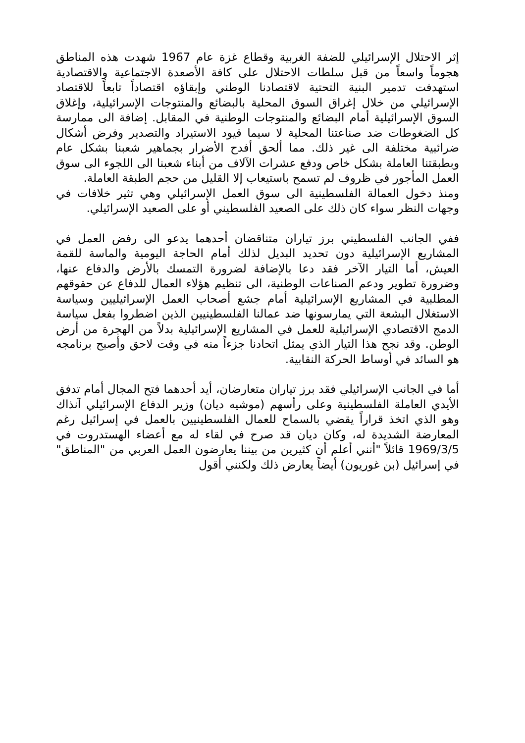إثر الاحتلال الإسرائيلي للضفة الغربية وقطاع غزة عام 1967 شهدت هذه المناطق هجوماً واسعاً من قبل سلطات الاحتلال على كافة الأصعدة الاجتماعية والاقتصادية استهدفت تدمير البنية التحتية لاقتصادنا الوطني وإبقاؤه اقتصاداً تابعاً للاقتصاد الإسرائيلي من خلال إغراق السوق المحلية بالبضائع والمنتوجات الإسرائيلية، وإغلاق السوق الإسرائيلية أمام البضائع والمنتوجات الوطنية في المقابل. إضافة الى ممارسة كل الضغوطات ضد صناعتنا المحلية لا سيما قيود الاستيراد والتصدير وفرض أشكال ضرائبية مختلفة الى غير ذلك. مما ألحق أفدح الأضرار بجماهير شعبنا بشكل عام وبطبقتنا العاملة بشكل خاص ودفع عشرات الآلاف من أبناء شعبنا الى اللجوء الى سوق العمل المأجور في ظروف لم تسمح باستيعاب إلا القليل من حجم الطبقة العاملة.
ومنذ دخول العمالة الفلسطينية الى سوق العمل الإسرائيلي وهي تثير خلافات في وجهات النظر سواء كان ذلك على الصعيد الفلسطيني أو على الصعيد الإسرائيلي.
ففي الجانب الفلسطيني برز تياران متناقضان أحدهما يدعو الى رفض العمل في المشاريع الإسرائيلية دون تحديد البديل لذلك أمام الحاجة اليومية والماسة للقمة العيش، أما التيار الآخر فقد دعا بالإضافة لضرورة التمسك بالأرض والدفاع عنها، وضرورة تطوير ودعم الصناعات الوطنية، الى تنظيم هؤلاء العمال للدفاع عن حقوقهم المطلبية في المشاريع الإسرائيلية أمام جشع أصحاب العمل الإسرائيليين وسياسة الاستغلال البشعة التي يمارسونها ضد عمالنا الفلسطينيين الذين اضطروا بفعل سياسة الدمج الاقتصادي الإسرائيلية للعمل في المشاريع الإسرائيلية بدلاً من الهجرة من أرض الوطن. وقد نجح هذا التيار الذي يمثل اتحادنا جزءاً منه في وقت لاحق وأصبح برنامجه هو السائد في أوساط الحركة النقابية.
أما في الجانب الإسرائيلي فقد برز تياران متعارضان، أيد أحدهما فتح المجال أمام تدفق الأيدي العاملة الفلسطينية وعلى رأسهم (موشيه ديان) وزير الدفاع الإسرائيلي آنذاك وهو الذي اتخذ قراراً يقضي بالسماح للعمال الفلسطينيين بالعمل في إسرائيل رغم المعارضة الشديدة له، وكان ديان قد صرح في لقاء له مع أعضاء الهستدروت في 1969/3/5 قائلاً "أنني أعلم أن كثيرين من بيننا يعارضون العمل العربي من "المناطق" في إسرائيل (بن غوريون) أيضاً يعارض ذلك ولكنني أقول